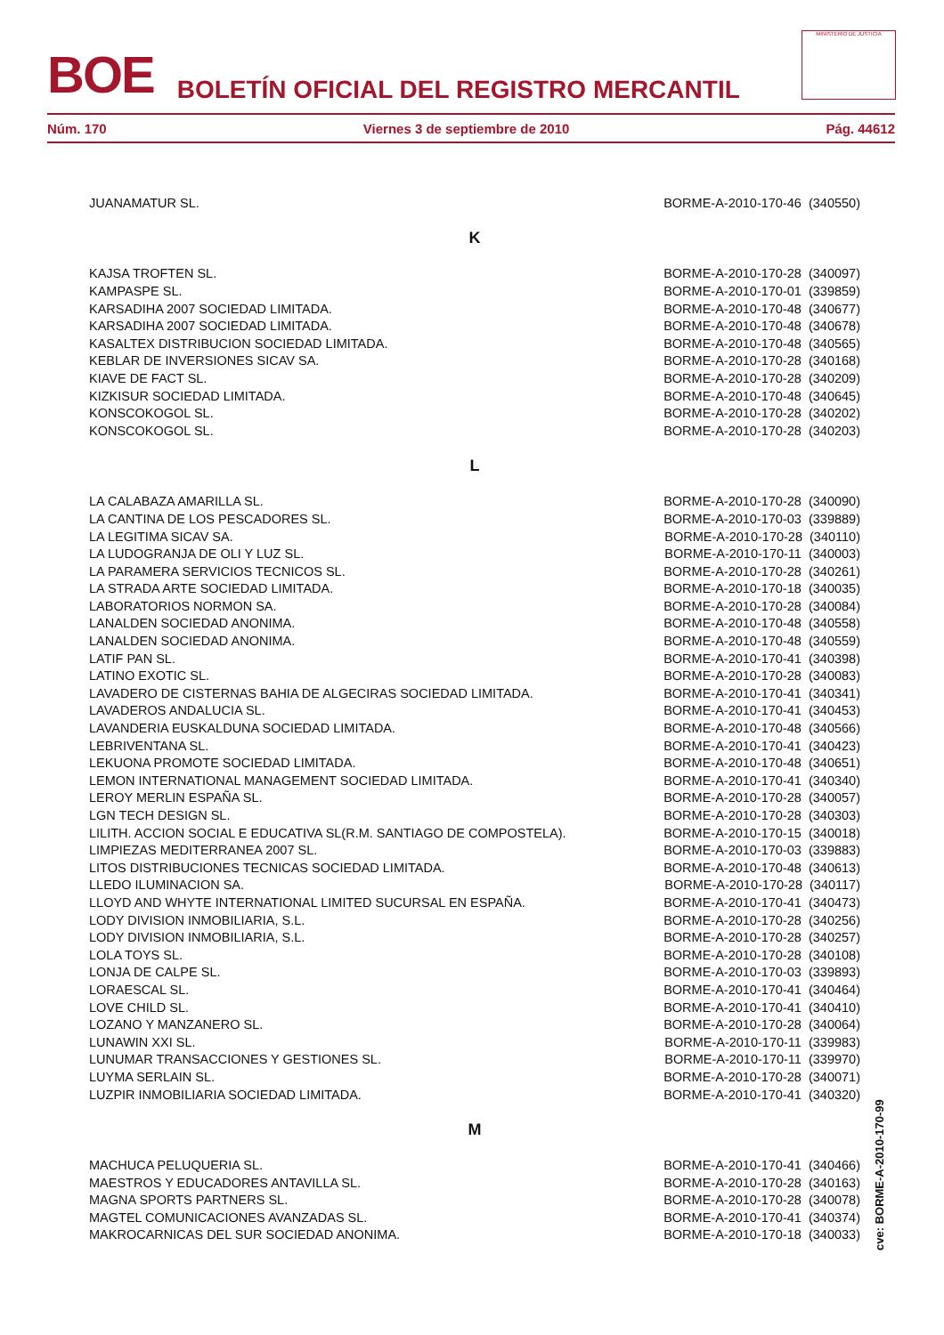BOE BOLETÍN OFICIAL DEL REGISTRO MERCANTIL
MINISTERIO DE JUSTICIA
Núm. 170 Viernes 3 de septiembre de 2010 Pág. 44612
| JUANAMATUR SL. | BORME-A-2010-170-46 (340550) |
| K | |
| KAJSA TROFTEN SL. | BORME-A-2010-170-28 (340097) |
| KAMPASPE SL. | BORME-A-2010-170-01 (339859) |
| KARSADIHA 2007 SOCIEDAD LIMITADA. | BORME-A-2010-170-48 (340677) |
| KARSADIHA 2007 SOCIEDAD LIMITADA. | BORME-A-2010-170-48 (340678) |
| KASALTEX DISTRIBUCION SOCIEDAD LIMITADA. | BORME-A-2010-170-48 (340565) |
| KEBLAR DE INVERSIONES SICAV SA. | BORME-A-2010-170-28 (340168) |
| KIAVE DE FACT SL. | BORME-A-2010-170-28 (340209) |
| KIZKISUR SOCIEDAD LIMITADA. | BORME-A-2010-170-48 (340645) |
| KONSCOKOGOL SL. | BORME-A-2010-170-28 (340202) |
| KONSCOKOGOL SL. | BORME-A-2010-170-28 (340203) |
| L | |
| LA CALABAZA AMARILLA SL. | BORME-A-2010-170-28 (340090) |
| LA CANTINA DE LOS PESCADORES SL. | BORME-A-2010-170-03 (339889) |
| LA LEGITIMA SICAV SA. | BORME-A-2010-170-28 (340110) |
| LA LUDOGRANJA DE OLI Y LUZ SL. | BORME-A-2010-170-11 (340003) |
| LA PARAMERA SERVICIOS TECNICOS SL. | BORME-A-2010-170-28 (340261) |
| LA STRADA ARTE SOCIEDAD LIMITADA. | BORME-A-2010-170-18 (340035) |
| LABORATORIOS NORMON SA. | BORME-A-2010-170-28 (340084) |
| LANALDEN SOCIEDAD ANONIMA. | BORME-A-2010-170-48 (340558) |
| LANALDEN SOCIEDAD ANONIMA. | BORME-A-2010-170-48 (340559) |
| LATIF PAN SL. | BORME-A-2010-170-41 (340398) |
| LATINO EXOTIC SL. | BORME-A-2010-170-28 (340083) |
| LAVADERO DE CISTERNAS BAHIA DE ALGECIRAS SOCIEDAD LIMITADA. | BORME-A-2010-170-41 (340341) |
| LAVADEROS ANDALUCIA SL. | BORME-A-2010-170-41 (340453) |
| LAVANDERIA EUSKALDUNA SOCIEDAD LIMITADA. | BORME-A-2010-170-48 (340566) |
| LEBRIVENTANA SL. | BORME-A-2010-170-41 (340423) |
| LEKUONA PROMOTE SOCIEDAD LIMITADA. | BORME-A-2010-170-48 (340651) |
| LEMON INTERNATIONAL MANAGEMENT SOCIEDAD LIMITADA. | BORME-A-2010-170-41 (340340) |
| LEROY MERLIN ESPAÑA SL. | BORME-A-2010-170-28 (340057) |
| LGN TECH DESIGN SL. | BORME-A-2010-170-28 (340303) |
| LILITH. ACCION SOCIAL E EDUCATIVA SL(R.M. SANTIAGO DE COMPOSTELA). | BORME-A-2010-170-15 (340018) |
| LIMPIEZAS MEDITERRANEA 2007 SL. | BORME-A-2010-170-03 (339883) |
| LITOS DISTRIBUCIONES TECNICAS SOCIEDAD LIMITADA. | BORME-A-2010-170-48 (340613) |
| LLEDO ILUMINACION SA. | BORME-A-2010-170-28 (340117) |
| LLOYD AND WHYTE INTERNATIONAL LIMITED SUCURSAL EN ESPAÑA. | BORME-A-2010-170-41 (340473) |
| LODY DIVISION INMOBILIARIA, S.L. | BORME-A-2010-170-28 (340256) |
| LODY DIVISION INMOBILIARIA, S.L. | BORME-A-2010-170-28 (340257) |
| LOLA TOYS SL. | BORME-A-2010-170-28 (340108) |
| LONJA DE CALPE SL. | BORME-A-2010-170-03 (339893) |
| LORAESCAL SL. | BORME-A-2010-170-41 (340464) |
| LOVE CHILD SL. | BORME-A-2010-170-41 (340410) |
| LOZANO Y MANZANERO SL. | BORME-A-2010-170-28 (340064) |
| LUNAWIN XXI SL. | BORME-A-2010-170-11 (339983) |
| LUNUMAR TRANSACCIONES Y GESTIONES SL. | BORME-A-2010-170-11 (339970) |
| LUYMA SERLAIN SL. | BORME-A-2010-170-28 (340071) |
| LUZPIR INMOBILIARIA SOCIEDAD LIMITADA. | BORME-A-2010-170-41 (340320) |
| M | |
| MACHUCA PELUQUERIA SL. | BORME-A-2010-170-41 (340466) |
| MAESTROS Y EDUCADORES ANTAVILLA SL. | BORME-A-2010-170-28 (340163) |
| MAGNA SPORTS PARTNERS SL. | BORME-A-2010-170-28 (340078) |
| MAGTEL COMUNICACIONES AVANZADAS SL. | BORME-A-2010-170-41 (340374) |
| MAKROCARNICAS DEL SUR SOCIEDAD ANONIMA. | BORME-A-2010-170-18 (340033) |
cve: BORME-A-2010-170-99